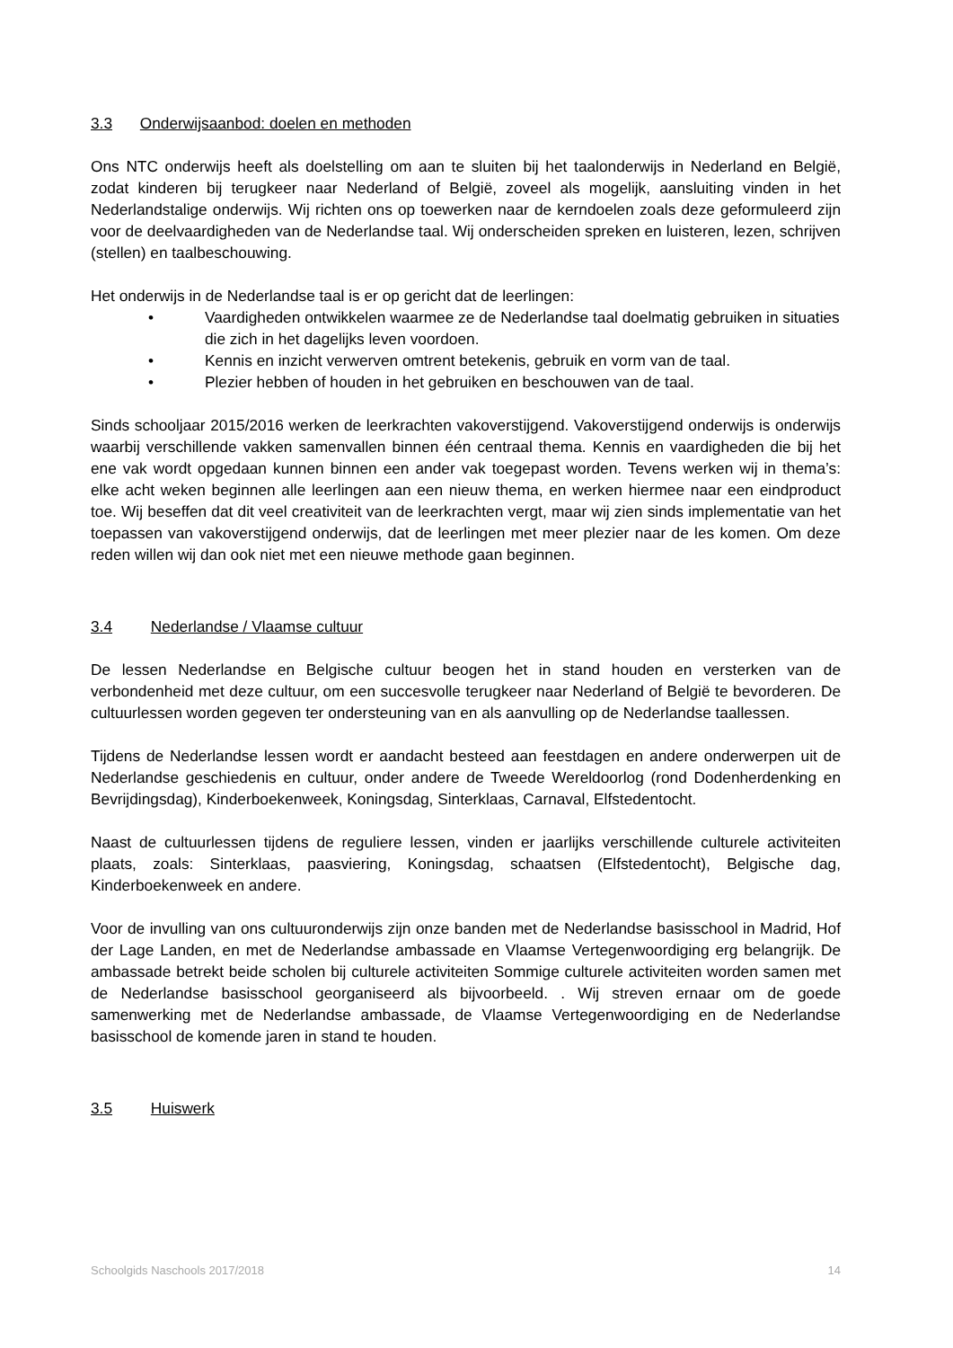3.3 Onderwijsaanbod: doelen en methoden
Ons NTC onderwijs heeft als doelstelling om aan te sluiten bij het taalonderwijs in Nederland en België, zodat kinderen bij terugkeer naar Nederland of België, zoveel als mogelijk, aansluiting vinden in het Nederlandstalige onderwijs. Wij richten ons op toewerken naar de kerndoelen zoals deze geformuleerd zijn voor de deelvaardigheden van de Nederlandse taal. Wij onderscheiden spreken en luisteren, lezen, schrijven (stellen) en taalbeschouwing.
Het onderwijs in de Nederlandse taal is er op gericht dat de leerlingen:
• Vaardigheden ontwikkelen waarmee ze de Nederlandse taal doelmatig gebruiken in situaties die zich in het dagelijks leven voordoen.
• Kennis en inzicht verwerven omtrent betekenis, gebruik en vorm van de taal.
• Plezier hebben of houden in het gebruiken en beschouwen van de taal.
Sinds schooljaar 2015/2016 werken de leerkrachten vakoverstijgend. Vakoverstijgend onderwijs is onderwijs waarbij verschillende vakken samenvallen binnen één centraal thema. Kennis en vaardigheden die bij het ene vak wordt opgedaan kunnen binnen een ander vak toegepast worden. Tevens werken wij in thema’s: elke acht weken beginnen alle leerlingen aan een nieuw thema, en werken hiermee naar een eindproduct toe. Wij beseffen dat dit veel creativiteit van de leerkrachten vergt, maar wij zien sinds implementatie van het toepassen van vakoverstijgend onderwijs, dat de leerlingen met meer plezier naar de les komen. Om deze reden willen wij dan ook niet met een nieuwe methode gaan beginnen.
3.4 Nederlandse / Vlaamse cultuur
De lessen Nederlandse en Belgische cultuur beogen het in stand houden en versterken van de verbondenheid met deze cultuur, om een succesvolle terugkeer naar Nederland of België te bevorderen. De cultuurlessen worden gegeven ter ondersteuning van en als aanvulling op de Nederlandse taallessen.
Tijdens de Nederlandse lessen wordt er aandacht besteed aan feestdagen en andere onderwerpen uit de Nederlandse geschiedenis en cultuur, onder andere de Tweede Wereldoorlog (rond Dodenherdenking en Bevrijdingsdag), Kinderboekenweek, Koningsdag, Sinterklaas, Carnaval, Elfstedentocht.
Naast de cultuurlessen tijdens de reguliere lessen, vinden er jaarlijks verschillende culturele activiteiten plaats, zoals: Sinterklaas, paasviering, Koningsdag, schaatsen (Elfstedentocht), Belgische dag, Kinderboekenweek en andere.
Voor de invulling van ons cultuuronderwijs zijn onze banden met de Nederlandse basisschool in Madrid, Hof der Lage Landen, en met de Nederlandse ambassade en Vlaamse Vertegenwoordiging erg belangrijk. De ambassade betrekt beide scholen bij culturele activiteiten Sommige culturele activiteiten worden samen met de Nederlandse basisschool georganiseerd als bijvoorbeeld. . Wij streven ernaar om de goede samenwerking met de Nederlandse ambassade, de Vlaamse Vertegenwoordiging en de Nederlandse basisschool de komende jaren in stand te houden.
3.5 Huiswerk
Schoolgids Naschools 2017/2018 14